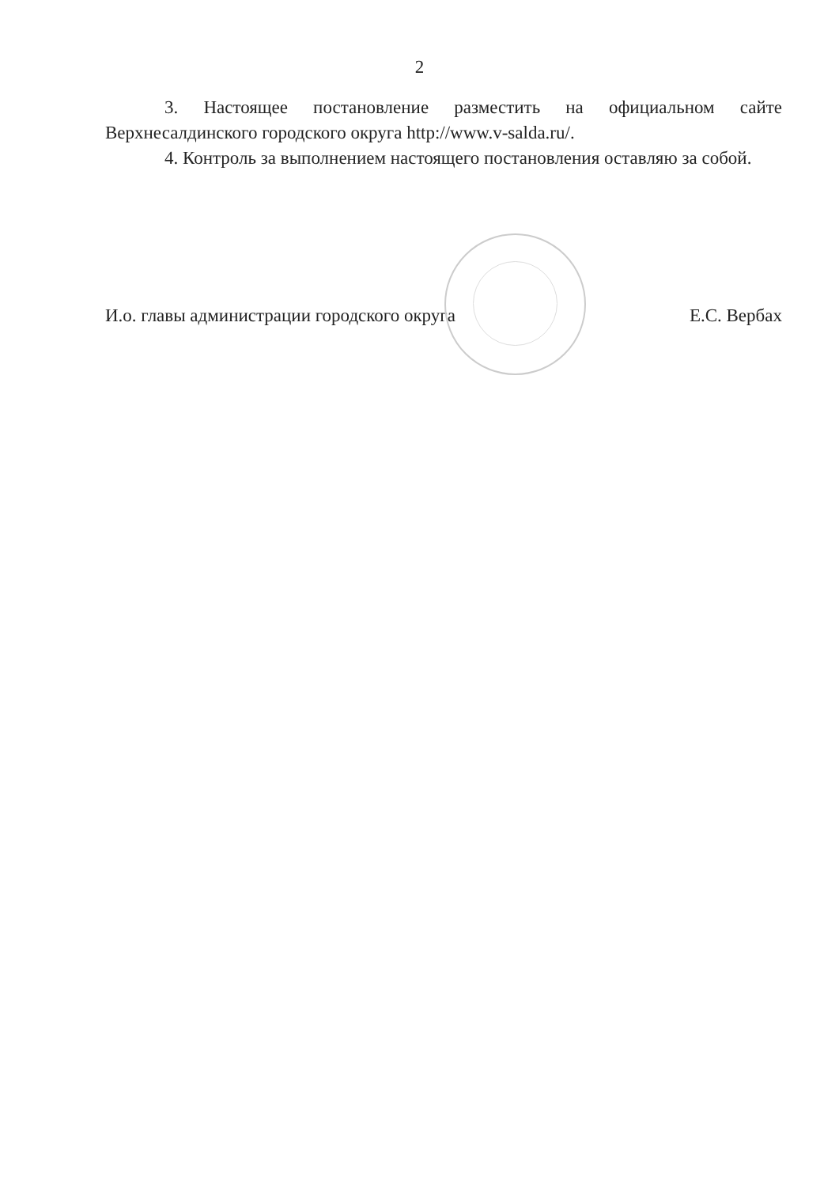2
3. Настоящее постановление разместить на официальном сайте Верхнесалдинского городского округа http://www.v-salda.ru/.
4. Контроль за выполнением настоящего постановления оставляю за собой.
И.о. главы администрации городского округа Е.С. Вербах